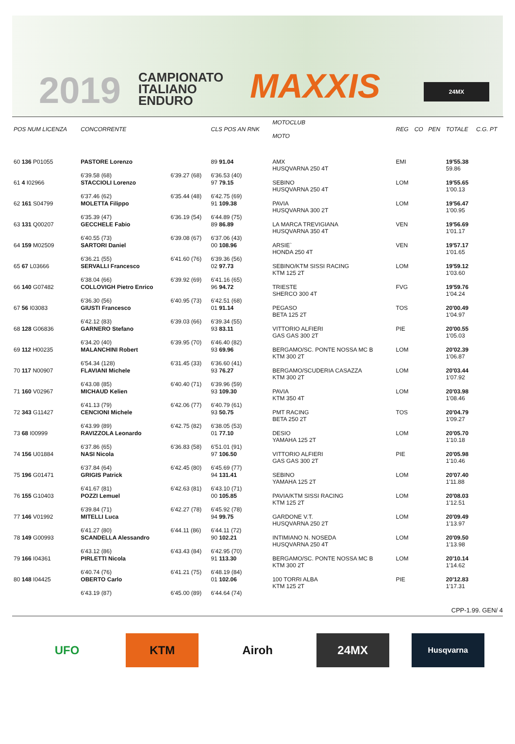2019
CAMPIONATO
ITALIANO
ENDURO
MAXXIS 24MX
| POS NUM LICENZA | CONCORRENTE | | CLS POS AN RNK | MOTOCLUB MOTO | REG | CO | PEN | TOTALE | C.G. PT |
| --- | --- | --- | --- | --- | --- | --- | --- | --- | --- |
| 60 136 P01055 | PASTORE Lorenzo | | 89 91.04 | AMX HUSQVARNA 250 4T | EMI | | | 19'55.38 59.86 | |
| | 6'39.58 (68) | 6'39.27 (68) | 6'36.53 (40) | | | | | | |
| 61 4 I02966 | STACCIOLI Lorenzo | | 97 79.15 | SEBINO HUSQVARNA 250 4T | LOM | | | 19'55.65 1'00.13 | |
| | 6'37.46 (62) | 6'35.44 (48) | 6'42.75 (69) | | | | | | |
| 62 161 S04799 | MOLETTA Filippo | | 91 109.38 | PAVIA HUSQVARNA 300 2T | LOM | | | 19'56.47 1'00.95 | |
| | 6'35.39 (47) | 6'36.19 (54) | 6'44.89 (75) | | | | | | |
| 63 131 Q00207 | GECCHELE Fabio | | 89 86.89 | LA MARCA TREVIGIANA HUSQVARNA 350 4T | VEN | | | 19'56.69 1'01.17 | |
| | 6'40.55 (73) | 6'39.08 (67) | 6'37.06 (43) | | | | | | |
| 64 159 M02509 | SARTORI Daniel | | 00 108.96 | ARSIE` HONDA 250 4T | VEN | | | 19'57.17 1'01.65 | |
| | 6'36.21 (55) | 6'41.60 (76) | 6'39.36 (56) | | | | | | |
| 65 67 L03666 | SERVALLI Francesco | | 02 97.73 | SEBINO/KTM SISSI RACING KTM 125 2T | LOM | | | 19'59.12 1'03.60 | |
| | 6'38.04 (66) | 6'39.92 (69) | 6'41.16 (65) | | | | | | |
| 66 140 G07482 | COLLOVIGH Pietro Enrico | | 96 94.72 | TRIESTE SHERCO 300 4T | FVG | | | 19'59.76 1'04.24 | |
| | 6'36.30 (56) | 6'40.95 (73) | 6'42.51 (68) | | | | | | |
| 67 56 I03083 | GIUSTI Francesco | | 01 91.14 | PEGASO BETA 125 2T | TOS | | | 20'00.49 1'04.97 | |
| | 6'42.12 (83) | 6'39.03 (66) | 6'39.34 (55) | | | | | | |
| 68 128 G06836 | GARNERO Stefano | | 93 83.11 | VITTORIO ALFIERI GAS GAS 300 2T | PIE | | | 20'00.55 1'05.03 | |
| | 6'34.20 (40) | 6'39.95 (70) | 6'46.40 (82) | | | | | | |
| 69 112 H00235 | MALANCHINI Robert | | 93 69.96 | BERGAMO/SC. PONTE NOSSA MC B KTM 300 2T | LOM | | | 20'02.39 1'06.87 | |
| | 6'54.34 (128) | 6'31.45 (33) | 6'36.60 (41) | | | | | | |
| 70 117 N00907 | FLAVIANI Michele | | 93 76.27 | BERGAMO/SCUDERIA CASAZZA KTM 300 2T | LOM | | | 20'03.44 1'07.92 | |
| | 6'43.08 (85) | 6'40.40 (71) | 6'39.96 (59) | | | | | | |
| 71 160 V02967 | MICHAUD Kelien | | 93 109.30 | PAVIA KTM 350 4T | LOM | | | 20'03.98 1'08.46 | |
| | 6'41.13 (79) | 6'42.06 (77) | 6'40.79 (61) | | | | | | |
| 72 343 G11427 | CENCIONI Michele | | 93 50.75 | PMT RACING BETA 250 2T | TOS | | | 20'04.79 1'09.27 | |
| | 6'43.99 (89) | 6'42.75 (82) | 6'38.05 (53) | | | | | | |
| 73 68 I00999 | RAVIZZOLA Leonardo | | 01 77.10 | DESIO YAMAHA 125 2T | LOM | | | 20'05.70 1'10.18 | |
| | 6'37.86 (65) | 6'36.83 (58) | 6'51.01 (91) | | | | | | |
| 74 156 U01884 | NASI Nicola | | 97 106.50 | VITTORIO ALFIERI GAS GAS 300 2T | PIE | | | 20'05.98 1'10.46 | |
| | 6'37.84 (64) | 6'42.45 (80) | 6'45.69 (77) | | | | | | |
| 75 196 G01471 | GRIGIS Patrick | | 94 131.41 | SEBINO YAMAHA 125 2T | LOM | | | 20'07.40 1'11.88 | |
| | 6'41.67 (81) | 6'42.63 (81) | 6'43.10 (71) | | | | | | |
| 76 155 G10403 | POZZI Lemuel | | 00 105.85 | PAVIA/KTM SISSI RACING KTM 125 2T | LOM | | | 20'08.03 1'12.51 | |
| | 6'39.84 (71) | 6'42.27 (78) | 6'45.92 (78) | | | | | | |
| 77 146 V01992 | MITELLI Luca | | 94 99.75 | GARDONE V.T. HUSQVARNA 250 2T | LOM | | | 20'09.49 1'13.97 | |
| | 6'41.27 (80) | 6'44.11 (86) | 6'44.11 (72) | | | | | | |
| 78 149 G00993 | SCANDELLA Alessandro | | 90 102.21 | INTIMIANO N. NOSEDA HUSQVARNA 250 4T | LOM | | | 20'09.50 1'13.98 | |
| | 6'43.12 (86) | 6'43.43 (84) | 6'42.95 (70) | | | | | | |
| 79 166 I04361 | PIRLETTI Nicola | | 91 113.30 | BERGAMO/SC. PONTE NOSSA MC B KTM 300 2T | LOM | | | 20'10.14 1'14.62 | |
| | 6'40.74 (76) | 6'41.21 (75) | 6'48.19 (84) | | | | | | |
| 80 148 I04425 | OBERTO Carlo | | 01 102.06 | 100 TORRI ALBA KTM 125 2T | PIE | | | 20'12.83 1'17.31 | |
| | 6'43.19 (87) | 6'45.00 (89) | 6'44.64 (74) | | | | | | |
CPP-1.99. GEN/ 4
UFO KTM Airoh 24MX
Husqvarna